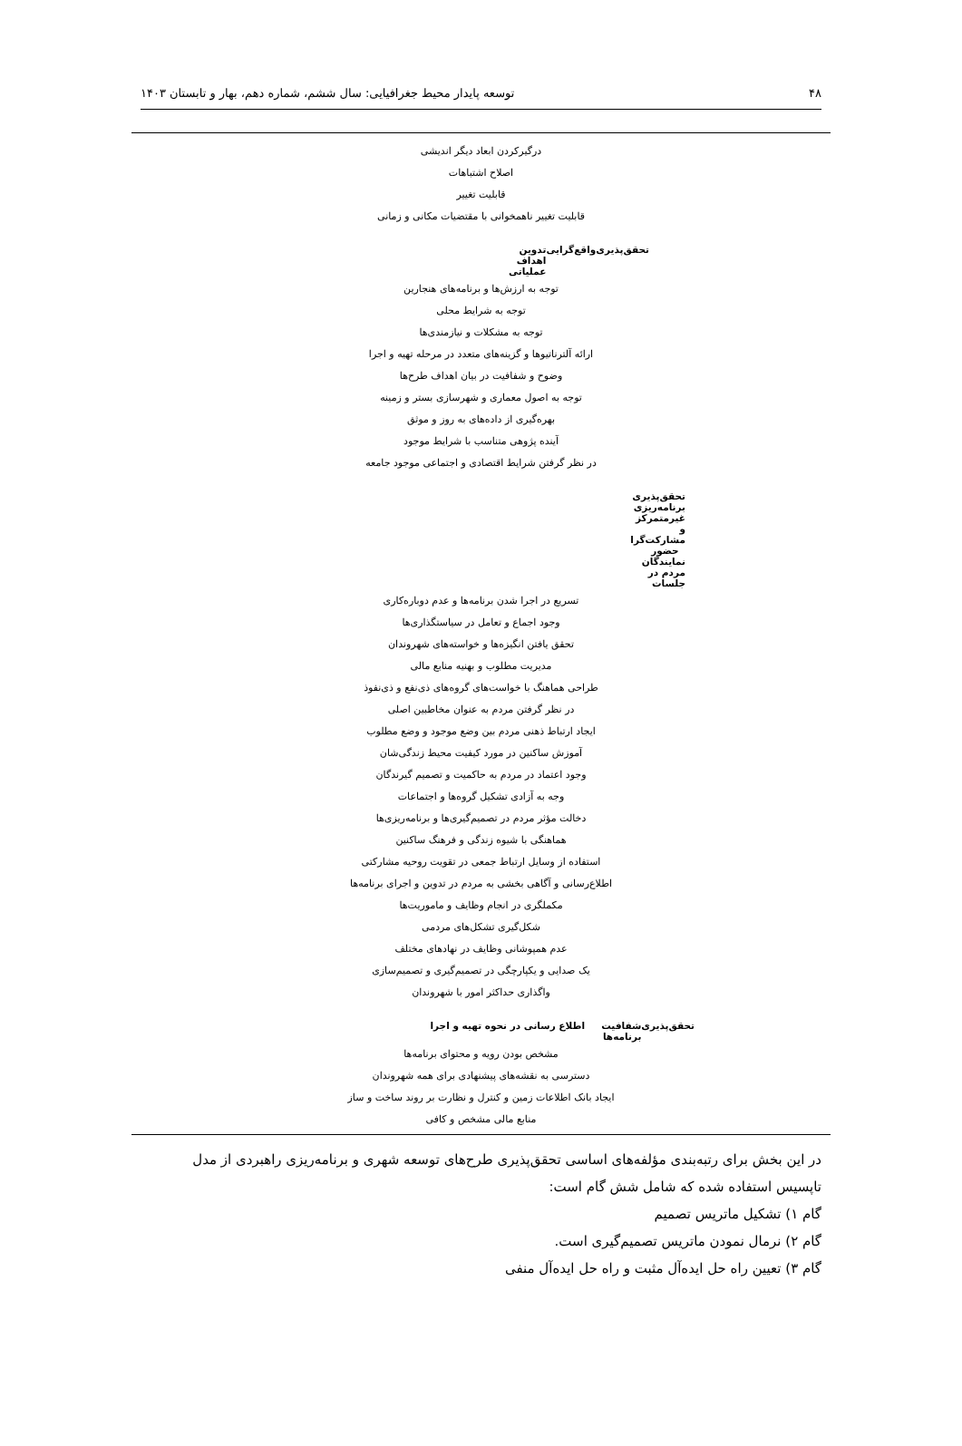۴۸ توسعه پایدار محیط جغرافیایی: سال ششم، شماره دهم، بهار و تابستان ۱۴۰۳
درگیرکردن ابعاد دیگر اندیشی
اصلاح اشتباهات
قابلیت تغییر
قابلیت تغییر ناهمخوانی با مقتضیات مکانی و زمانی
تحقق‌پذیری واقع‌گرایی تدوین اهداف عملیاتی
توجه به ارزش‌ها و برنامه‌های هنجارین
توجه به شرایط محلی
توجه به مشکلات و نیازمندی‌ها
ارائه آلترناتیوها و گزینه‌های متعدد در مرحله تهیه و اجرا
وضوح و شفافیت در بیان اهداف طرح‌ها
توجه به اصول معماری و شهرسازی بستر و زمینه
بهره‌گیری از داده‌های به روز و موثق
آینده پژوهی متناسب با شرایط موجود
در نظر گرفتن شرایط اقتصادی و اجتماعی موجود جامعه
تحقق‌پذیری برنامه‌ریزی غیرمتمرکز و مشارکت‌گرا حضور نمایندگان مردم در جلسات
تسریع در اجرا شدن برنامه‌ها و عدم دوباره‌کاری
وجود اجماع و تعامل در سیاستگذاری‌ها
تحقق یافتن انگیزه‌ها و خواسته‌های شهروندان
مدیریت مطلوب و بهنیه منابع مالی
طراحی هماهنگ با خواست‌های گروه‌های ذی‌نفع و ذی‌نفوذ
در نظر گرفتن مردم به عنوان مخاطبین اصلی
ایجاد ارتباط ذهنی مردم بین وضع موجود و وضع مطلوب
آموزش ساکنین در مورد کیفیت محیط زندگی‌شان
وجود اعتماد در مردم به حاکمیت و تصمیم گیرندگان
وجه به آزادی تشکیل گروه‌ها و اجتماعات
دخالت مؤثر مردم در تصمیم‌گیری‌ها و برنامه‌ریزی‌ها
هماهنگی با شیوه زندگی و فرهنگ ساکنین
استفاده از وسایل ارتباط جمعی در تقویت روحیه مشارکتی
اطلاع‌رسانی و آگاهی بخشی به مردم در تدوین و اجرای برنامه‌ها
مکملگری در انجام وظایف و ماموریت‌ها
شکل‌گیری تشکل‌های مردمی
عدم همپوشانی وظایف در نهادهای مختلف
یک صدایی و یکپارچگی در تصمیم‌گیری و تصمیم‌سازی
واگذاری حداکثر امور با شهروندان
تحقق‌پذیری شفافیت اطلاع رسانی در نحوه تهیه و اجرا برنامه‌ها
مشخص بودن رویه و محتوای برنامه‌ها
دسترسی به نقشه‌های پیشنهادی برای همه شهروندان
ایجاد بانک اطلاعات زمین و کنترل و نظارت بر روند ساخت و ساز
منابع مالی مشخص و کافی
در این بخش برای رتبه‌بندی مؤلفه‌های اساسی تحقق‌پذیری طرح‌های توسعه شهری و برنامه‌ریزی راهبردی از مدل تاپسیس استفاده شده که شامل شش گام است:
گام ۱) تشکیل ماتریس تصمیم
گام ۲) نرمال نمودن ماتریس تصمیم‌گیری است.
گام ۳) تعیین راه حل ایده‌آل مثبت و راه حل ایده‌آل منفی